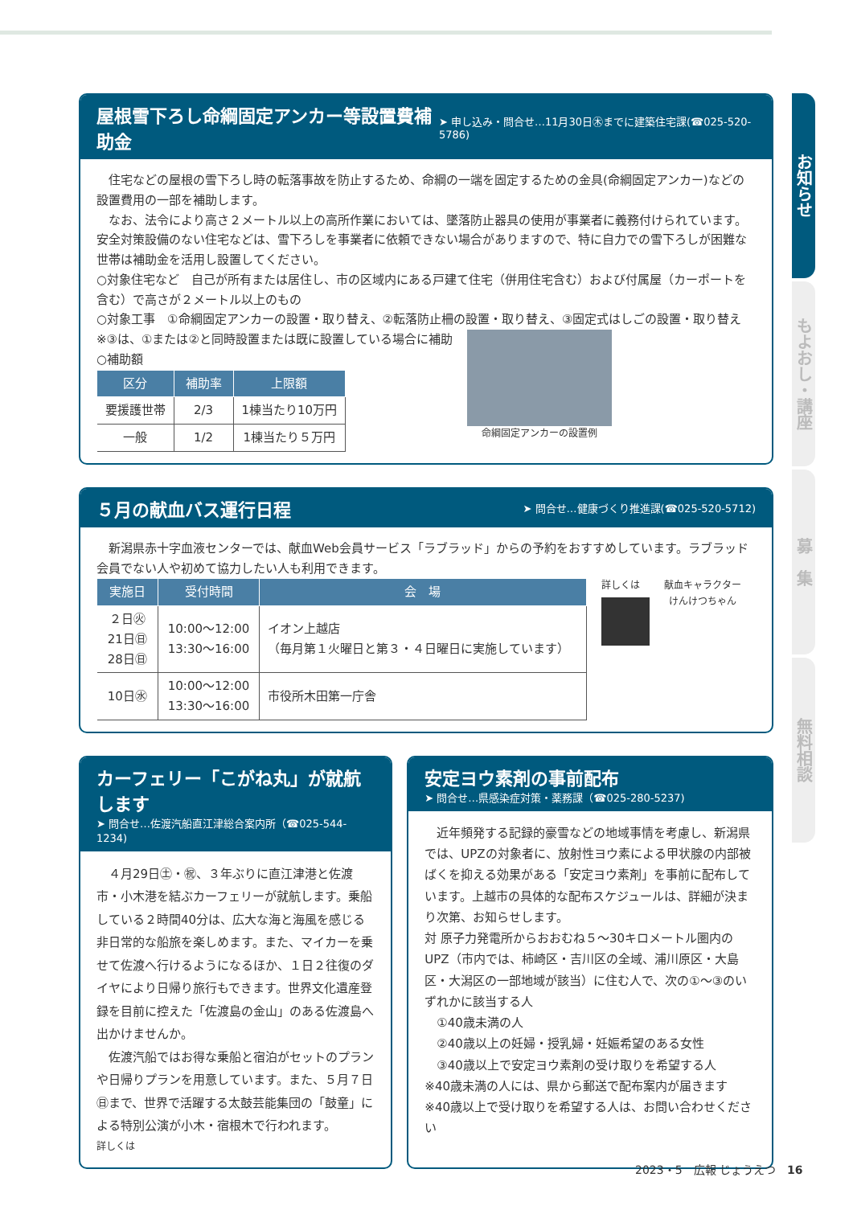屋根雪下ろし命綱固定アンカー等設置費補助金
➤ 申し込み・問合せ…11月30日㊍までに建築住宅課(☎025-520-5786)
　住宅などの屋根の雪下ろし時の転落事故を防止するため、命綱の一端を固定するための金具(命綱固定アンカー)などの設置費用の一部を補助します。
　なお、法令により高さ２メートル以上の高所作業においては、墜落防止器具の使用が事業者に義務付けられています。安全対策設備のない住宅などは、雪下ろしを事業者に依頼できない場合がありますので、特に自力での雪下ろしが困難な世帯は補助金を活用し設置してください。
○対象住宅など　自己が所有または居住し、市の区域内にある戸建て住宅（併用住宅含む）および付属屋（カーポートを含む）で高さが２メートル以上のもの
○対象工事　①命綱固定アンカーの設置・取り替え、②転落防止柵の設置・取り替え、③固定式はしごの設置・取り替え
※③は、①または②と同時設置または既に設置している場合に補助
○補助額
| 区分 | 補助率 | 上限額 |
| --- | --- | --- |
| 要援護世帯 | 2/3 | 1棟当たり10万円 |
| 一般 | 1/2 | 1棟当たり５万円 |
命綱固定アンカーの設置例
５月の献血バス運行日程
➤ 問合せ…健康づくり推進課(☎025-520-5712)
　新潟県赤十字血液センターでは、献血Web会員サービス「ラブラッド」からの予約をおすすめしています。ラブラッド会員でない人や初めて協力したい人も利用できます。
| 実施日 | 受付時間 | 会 場 |
| --- | --- | --- |
| ２日㊋ 21日㊐ 28日㊐ | 10:00～12:00 13:30～16:00 | イオン上越店 （毎月第１火曜日と第３・４日曜日に実施しています） |
| 10日㊌ | 10:00～12:00 13:30～16:00 | 市役所木田第一庁舎 |
詳しくは 献血キャラクター
けんけつちゃん
カーフェリー「こがね丸」が就航します
➤ 問合せ…佐渡汽船直江津総合案内所（☎025-544-1234)
　４月29日㊏・㊗、３年ぶりに直江津港と佐渡市・小木港を結ぶカーフェリーが就航します。乗船している２時間40分は、広大な海と海風を感じる非日常的な船旅を楽しめます。また、マイカーを乗せて佐渡へ行けるようになるほか、１日２往復のダイヤにより日帰り旅行もできます。世界文化遺産登録を目前に控えた「佐渡島の金山」のある佐渡島へ出かけませんか。
　佐渡汽船ではお得な乗船と宿泊がセットのプランや日帰りプランを用意しています。また、５月７日㊐まで、世界で活躍する太鼓芸能集団の「鼓童」による特別公演が小木・宿根木で行われます。
詳しくは
安定ヨウ素剤の事前配布
➤ 問合せ…県感染症対策・薬務課（☎025-280-5237)
　近年頻発する記録的豪雪などの地域事情を考慮し、新潟県では、UPZの対象者に、放射性ヨウ素による甲状腺の内部被ばくを抑える効果がある「安定ヨウ素剤」を事前に配布しています。上越市の具体的な配布スケジュールは、詳細が決まり次第、お知らせします。
対 原子力発電所からおおむね５～30キロメートル圏内のUPZ（市内では、柿崎区・吉川区の全域、浦川原区・大島区・大潟区の一部地域が該当）に住む人で、次の①～③のいずれかに該当する人
　①40歳未満の人
　②40歳以上の妊婦・授乳婦・妊娠希望のある女性
　③40歳以上で安定ヨウ素剤の受け取りを希望する人
※40歳未満の人には、県から郵送で配布案内が届きます
※40歳以上で受け取りを希望する人は、お問い合わせください
お知らせ
もよおし・講座
募　集
無料相談
2023・5　広報 じょうえつ　16